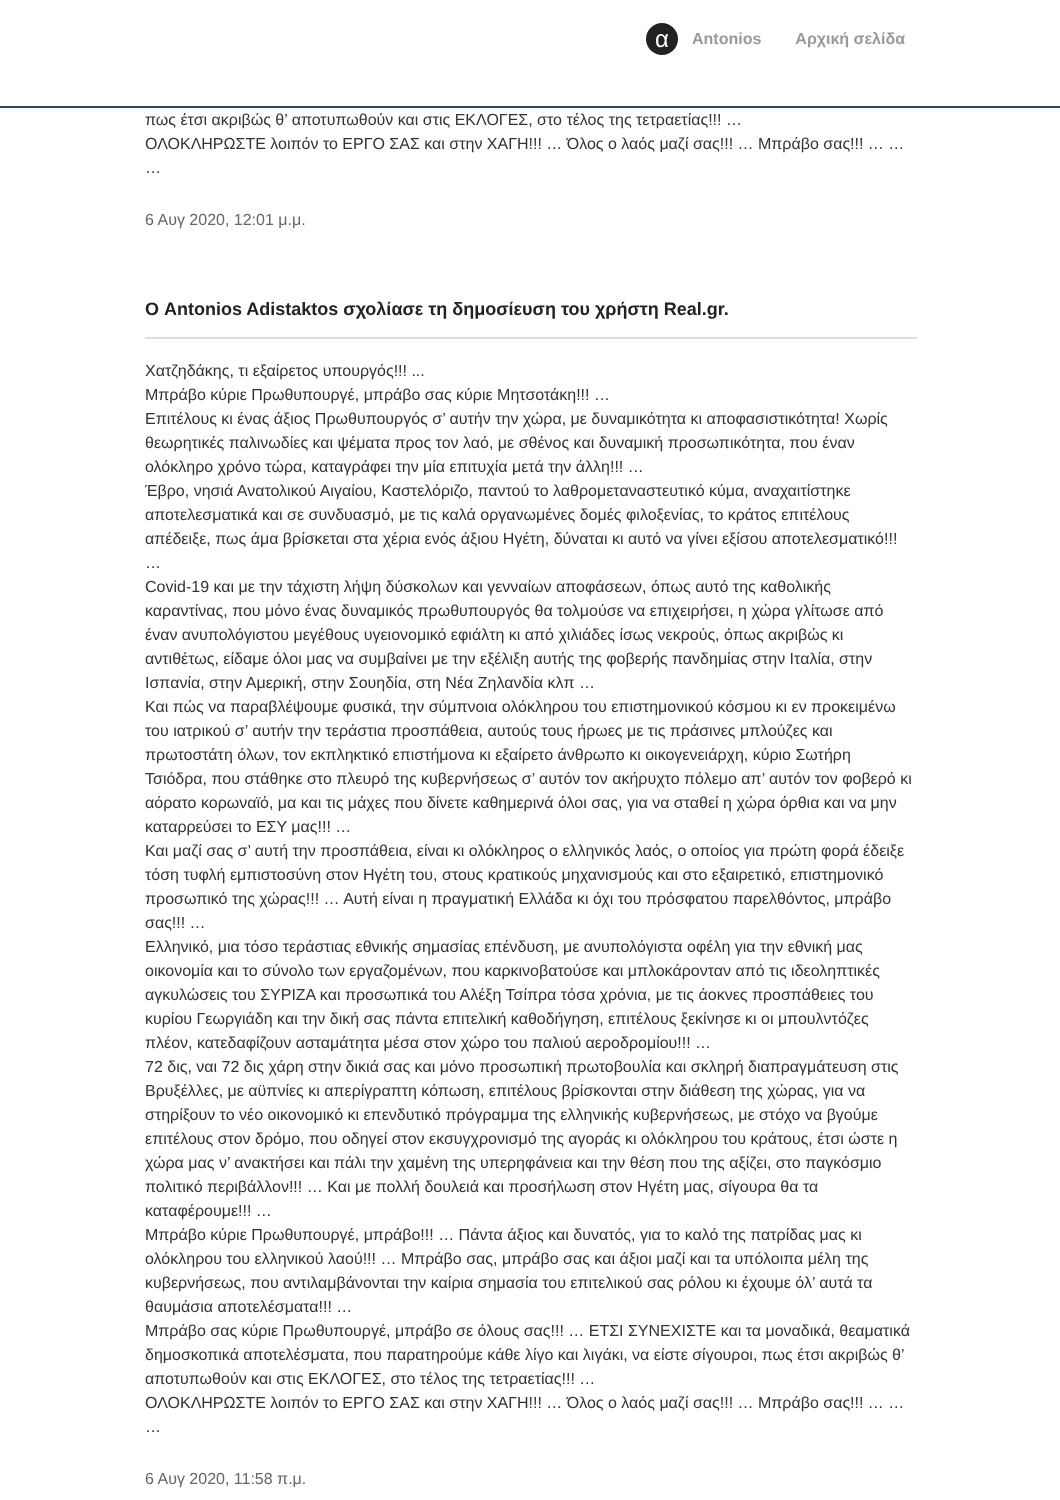α Antonios Αρχική σελίδα
πως έτσι ακριβώς θ’ αποτυπωθούν και στις ΕΚΛΟΓΕΣ, στο τέλος της τετραετίας!!! …
ΟΛΟΚΛΗΡΩΣΤΕ λοιπόν το ΕΡΓΟ ΣΑΣ και στην ΧΑΓΗ!!! … Όλος ο λαός μαζί σας!!! … Μπράβο σας!!! … … …
6 Αυγ 2020, 12:01 μ.μ.
Ο Antonios Adistaktos σχολίασε τη δημοσίευση του χρήστη Real.gr.
Χατζηδάκης, τι εξαίρετος υπουργός!!! ...
Μπράβο κύριε Πρωθυπουργέ, μπράβο σας κύριε Μητσοτάκη!!! …
Επιτέλους κι ένας άξιος Πρωθυπουργός σ’ αυτήν την χώρα, με δυναμικότητα κι αποφασιστικότητα! Χωρίς θεωρητικές παλινωδίες και ψέματα προς τον λαό, με σθένος και δυναμική προσωπικότητα, που έναν ολόκληρο χρόνο τώρα, καταγράφει την μία επιτυχία μετά την άλλη!!! …
Έβρο, νησιά Ανατολικού Αιγαίου, Καστελόριζο, παντού το λαθρομεταναστευτικό κύμα, αναχαιτίστηκε αποτελεσματικά και σε συνδυασμό, με τις καλά οργανωμένες δομές φιλοξενίας, το κράτος επιτέλους απέδειξε, πως άμα βρίσκεται στα χέρια ενός άξιου Ηγέτη, δύναται κι αυτό να γίνει εξίσου αποτελεσματικό!!! …
Covid-19 και με την τάχιστη λήψη δύσκολων και γενναίων αποφάσεων, όπως αυτό της καθολικής καραντίνας, που μόνο ένας δυναμικός πρωθυπουργός θα τολμούσε να επιχειρήσει, η χώρα γλίτωσε από έναν ανυπολόγιστου μεγέθους υγειονομικό εφιάλτη κι από χιλιάδες ίσως νεκρούς, όπως ακριβώς κι αντιθέτως, είδαμε όλοι μας να συμβαίνει με την εξέλιξη αυτής της φοβερής πανδημίας στην Ιταλία, στην Ισπανία, στην Αμερική, στην Σουηδία, στη Νέα Ζηλανδία κλπ …
Και πώς να παραβλέψουμε φυσικά, την σύμπνοια ολόκληρου του επιστημονικού κόσμου κι εν προκειμένω του ιατρικού σ’ αυτήν την τεράστια προσπάθεια, αυτούς τους ήρωες με τις πράσινες μπλούζες και πρωτοστάτη όλων, τον εκπληκτικό επιστήμονα κι εξαίρετο άνθρωπο κι οικογενειάρχη, κύριο Σωτήρη Τσιόδρα, που στάθηκε στο πλευρό της κυβερνήσεως σ’ αυτόν τον ακήρυχτο πόλεμο απ’ αυτόν τον φοβερό κι αόρατο κορωναϊό, μα και τις μάχες που δίνετε καθημερινά όλοι σας, για να σταθεί η χώρα όρθια και να μην καταρρεύσει το ΕΣΥ μας!!! …
Και μαζί σας σ’ αυτή την προσπάθεια, είναι κι ολόκληρος ο ελληνικός λαός, ο οποίος για πρώτη φορά έδειξε τόση τυφλή εμπιστοσύνη στον Ηγέτη του, στους κρατικούς μηχανισμούς και στο εξαιρετικό, επιστημονικό προσωπικό της χώρας!!! … Αυτή είναι η πραγματική Ελλάδα κι όχι του πρόσφατου παρελθόντος, μπράβο σας!!! …
Ελληνικό, μια τόσο τεράστιας εθνικής σημασίας επένδυση, με ανυπολόγιστα οφέλη για την εθνική μας οικονομία και το σύνολο των εργαζομένων, που καρκινοβατούσε και μπλοκάρονταν από τις ιδεοληπτικές αγκυλώσεις του ΣΥΡΙΖΑ και προσωπικά του Αλέξη Τσίπρα τόσα χρόνια, με τις άοκνες προσπάθειες του κυρίου Γεωργιάδη και την δική σας πάντα επιτελική καθοδήγηση, επιτέλους ξεκίνησε κι οι μπουλντόζες πλέον, κατεδαφίζουν ασταμάτητα μέσα στον χώρο του παλιού αεροδρομίου!!! …
72 δις, ναι 72 δις χάρη στην δικιά σας και μόνο προσωπική πρωτοβουλία και σκληρή διαπραγμάτευση στις Βρυξέλλες, με αϋπνίες κι απερίγραπτη κόπωση, επιτέλους βρίσκονται στην διάθεση της χώρας, για να στηρίξουν το νέο οικονομικό κι επενδυτικό πρόγραμμα της ελληνικής κυβερνήσεως, με στόχο να βγούμε επιτέλους στον δρόμο, που οδηγεί στον εκσυγχρονισμό της αγοράς κι ολόκληρου του κράτους, έτσι ώστε η χώρα μας ν’ ανακτήσει και πάλι την χαμένη της υπερηφάνεια και την θέση που της αξίζει, στο παγκόσμιο πολιτικό περιβάλλον!!! … Και με πολλή δουλειά και προσήλωση στον Ηγέτη μας, σίγουρα θα τα καταφέρουμε!!! …
Μπράβο κύριε Πρωθυπουργέ, μπράβο!!! … Πάντα άξιος και δυνατός, για το καλό της πατρίδας μας κι ολόκληρου του ελληνικού λαού!!! … Μπράβο σας, μπράβο σας και άξιοι μαζί και τα υπόλοιπα μέλη της κυβερνήσεως, που αντιλαμβάνονται την καίρια σημασία του επιτελικού σας ρόλου κι έχουμε όλ’ αυτά τα θαυμάσια αποτελέσματα!!! …
Μπράβο σας κύριε Πρωθυπουργέ, μπράβο σε όλους σας!!! … ΕΤΣΙ ΣΥΝΕΧΙΣΤΕ και τα μοναδικά, θεαματικά δημοσκοπικά αποτελέσματα, που παρατηρούμε κάθε λίγο και λιγάκι, να είστε σίγουροι, πως έτσι ακριβώς θ’ αποτυπωθούν και στις ΕΚΛΟΓΕΣ, στο τέλος της τετραετίας!!! …
ΟΛΟΚΛΗΡΩΣΤΕ λοιπόν το ΕΡΓΟ ΣΑΣ και στην ΧΑΓΗ!!! … Όλος ο λαός μαζί σας!!! … Μπράβο σας!!! … … …
6 Αυγ 2020, 11:58 π.μ.